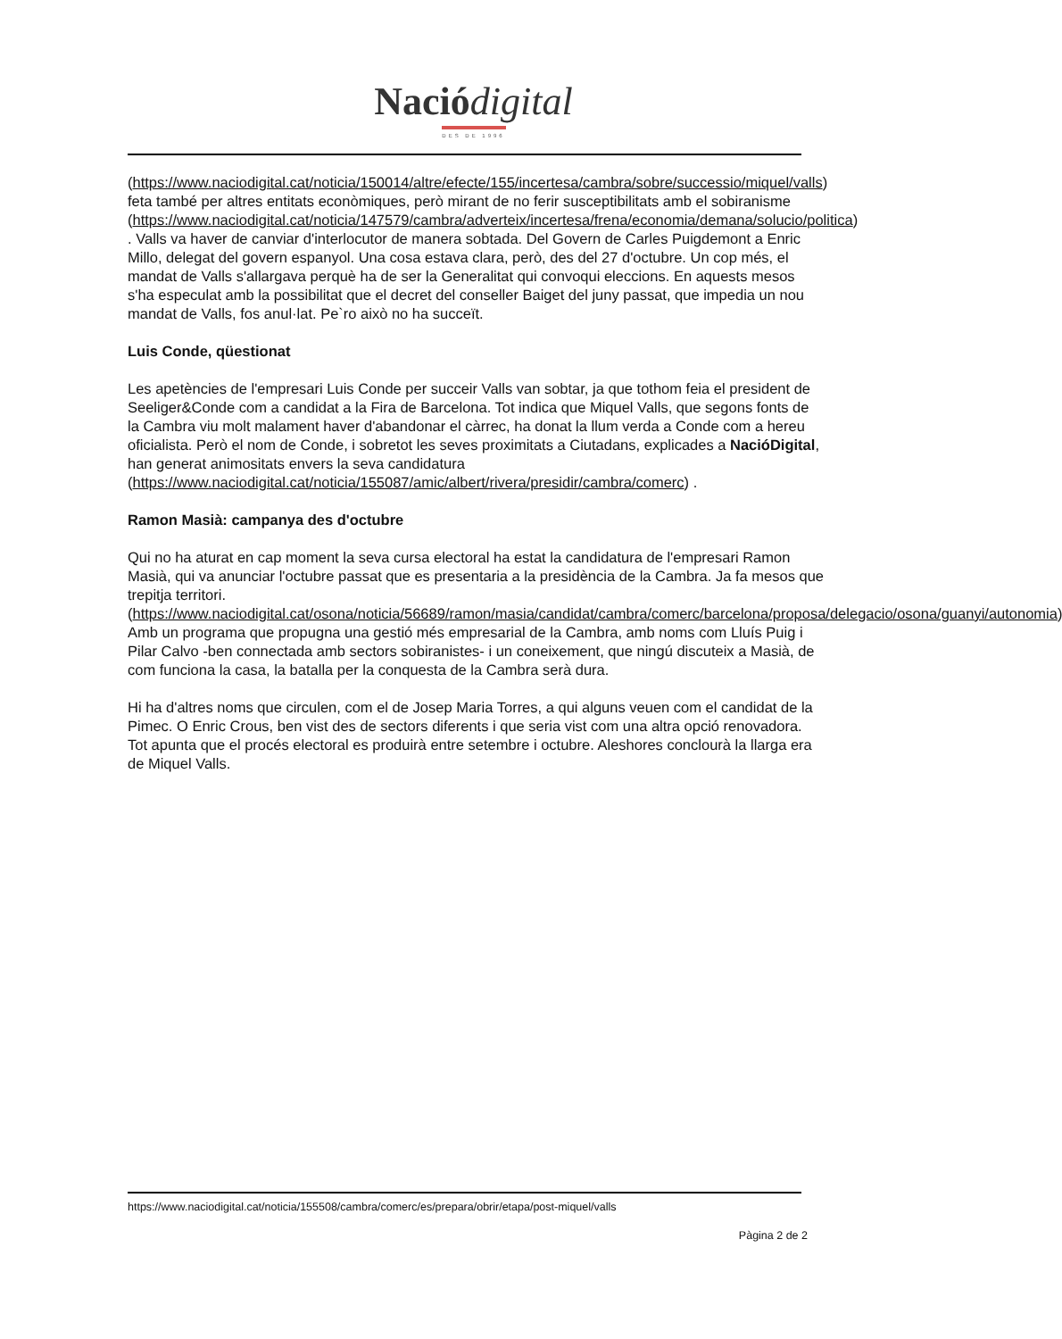Nació digital
DES DE 1996
(https://www.naciodigital.cat/noticia/150014/altre/efecte/155/incertesa/cambra/sobre/successio/miquel/valls) feta també per altres entitats econòmiques, però mirant de no ferir susceptibilitats amb el sobiranisme (https://www.naciodigital.cat/noticia/147579/cambra/adverteix/incertesa/frena/economia/demana/solucio/politica) . Valls va haver de canviar d'interlocutor de manera sobtada. Del Govern de Carles Puigdemont a Enric Millo, delegat del govern espanyol. Una cosa estava clara, però, des del 27 d'octubre. Un cop més, el mandat de Valls s'allargava perquè ha de ser la Generalitat qui convoqui eleccions. En aquests mesos s'ha especulat amb la possibilitat que el decret del conseller Baiget del juny passat, que impedia un nou mandat de Valls, fos anul·lat. Pe`ro això no ha succeït.
Luis Conde, qüestionat
Les apetències de l'empresari Luis Conde per succeir Valls van sobtar, ja que tothom feia el president de Seeliger&Conde com a candidat a la Fira de Barcelona. Tot indica que Miquel Valls, que segons fonts de la Cambra viu molt malament haver d'abandonar el càrrec, ha donat la llum verda a Conde com a hereu oficialista. Però el nom de Conde, i sobretot les seves proximitats a Ciutadans, explicades a NacióDigital, han generat animositats envers la seva candidatura (https://www.naciodigital.cat/noticia/155087/amic/albert/rivera/presidir/cambra/comerc) .
Ramon Masià: campanya des d'octubre
Qui no ha aturat en cap moment la seva cursa electoral ha estat la candidatura de l'empresari Ramon Masià, qui va anunciar l'octubre passat que es presentaria a la presidència de la Cambra. Ja fa mesos que trepitja territori. (https://www.naciodigital.cat/osona/noticia/56689/ramon/masia/candidat/cambra/comerc/barcelona/proposa/delegacio/osona/guanyi/autonomia) Amb un programa que propugna una gestió més empresarial de la Cambra, amb noms com Lluís Puig i Pilar Calvo -ben connectada amb sectors sobiranistes- i un coneixement, que ningú discuteix a Masià, de com funciona la casa, la batalla per la conquesta de la Cambra serà dura.
Hi ha d'altres noms que circulen, com el de Josep Maria Torres, a qui alguns veuen com el candidat de la Pimec. O Enric Crous, ben vist des de sectors diferents i que seria vist com una altra opció renovadora. Tot apunta que el procés electoral es produirà entre setembre i octubre. Aleshores conclourà la llarga era de Miquel Valls.
https://www.naciodigital.cat/noticia/155508/cambra/comerc/es/prepara/obrir/etapa/post-miquel/valls
Pàgina 2 de 2